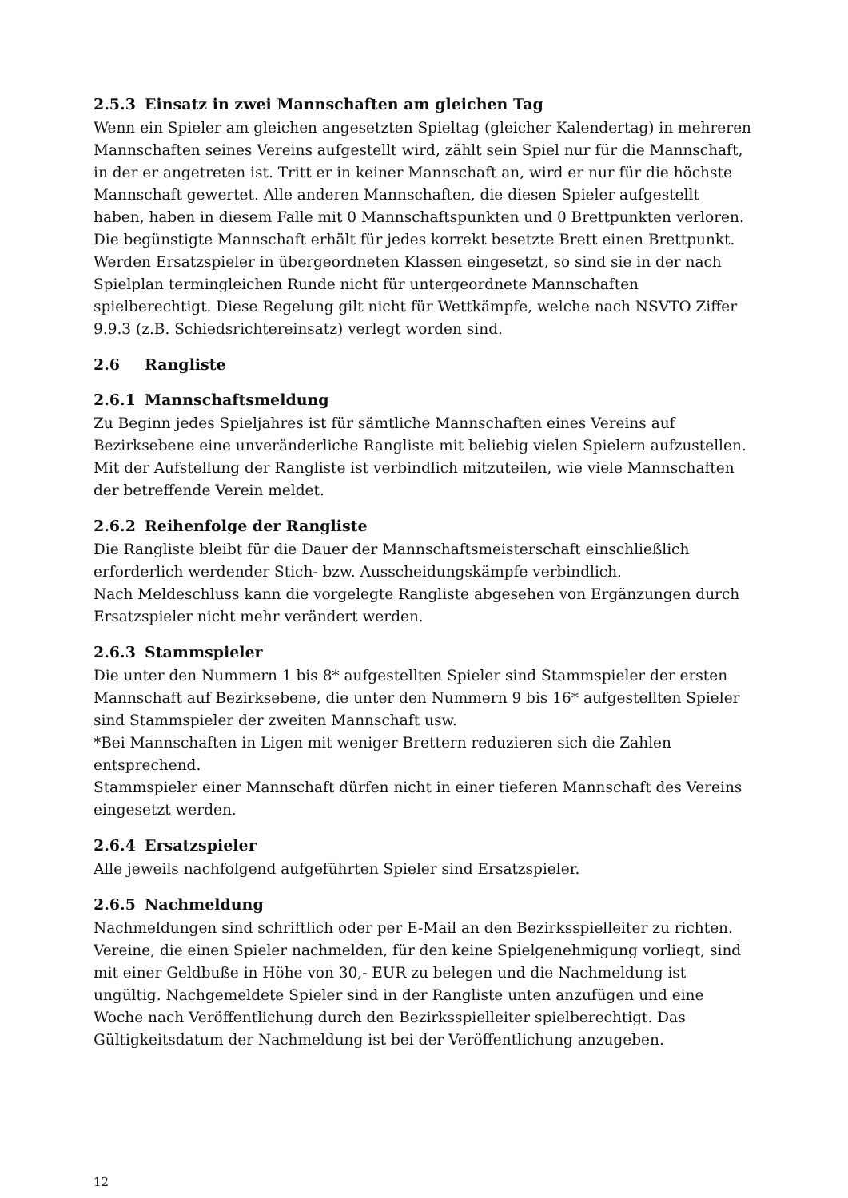2.5.3 Einsatz in zwei Mannschaften am gleichen Tag
Wenn ein Spieler am gleichen angesetzten Spieltag (gleicher Kalendertag) in mehreren Mannschaften seines Vereins aufgestellt wird, zählt sein Spiel nur für die Mannschaft, in der er angetreten ist. Tritt er in keiner Mannschaft an, wird er nur für die höchste Mannschaft gewertet. Alle anderen Mannschaften, die diesen Spieler aufgestellt haben, haben in diesem Falle mit 0 Mannschaftspunkten und 0 Brettpunkten verloren.
Die begünstigte Mannschaft erhält für jedes korrekt besetzte Brett einen Brettpunkt.
Werden Ersatzspieler in übergeordneten Klassen eingesetzt, so sind sie in der nach Spielplan termingleichen Runde nicht für untergeordnete Mannschaften spielberechtigt. Diese Regelung gilt nicht für Wettkämpfe, welche nach NSVTO Ziffer 9.9.3 (z.B. Schiedsrichtereinsatz) verlegt worden sind.
2.6 Rangliste
2.6.1 Mannschaftsmeldung
Zu Beginn jedes Spieljahres ist für sämtliche Mannschaften eines Vereins auf Bezirksebene eine unveränderliche Rangliste mit beliebig vielen Spielern aufzustellen. Mit der Aufstellung der Rangliste ist verbindlich mitzuteilen, wie viele Mannschaften der betreffende Verein meldet.
2.6.2 Reihenfolge der Rangliste
Die Rangliste bleibt für die Dauer der Mannschaftsmeisterschaft einschließlich erforderlich werdender Stich- bzw. Ausscheidungskämpfe verbindlich.
Nach Meldeschluss kann die vorgelegte Rangliste abgesehen von Ergänzungen durch Ersatzspieler nicht mehr verändert werden.
2.6.3 Stammspieler
Die unter den Nummern 1 bis 8* aufgestellten Spieler sind Stammspieler der ersten Mannschaft auf Bezirksebene, die unter den Nummern 9 bis 16* aufgestellten Spieler sind Stammspieler der zweiten Mannschaft usw.
*Bei Mannschaften in Ligen mit weniger Brettern reduzieren sich die Zahlen entsprechend.
Stammspieler einer Mannschaft dürfen nicht in einer tieferen Mannschaft des Vereins eingesetzt werden.
2.6.4 Ersatzspieler
Alle jeweils nachfolgend aufgeführten Spieler sind Ersatzspieler.
2.6.5 Nachmeldung
Nachmeldungen sind schriftlich oder per E-Mail an den Bezirksspielleiter zu richten. Vereine, die einen Spieler nachmelden, für den keine Spielgenehmigung vorliegt, sind mit einer Geldbuße in Höhe von 30,- EUR zu belegen und die Nachmeldung ist ungültig. Nachgemeldete Spieler sind in der Rangliste unten anzufügen und eine Woche nach Veröffentlichung durch den Bezirksspielleiter spielberechtigt. Das Gültigkeitsdatum der Nachmeldung ist bei der Veröffentlichung anzugeben.
12